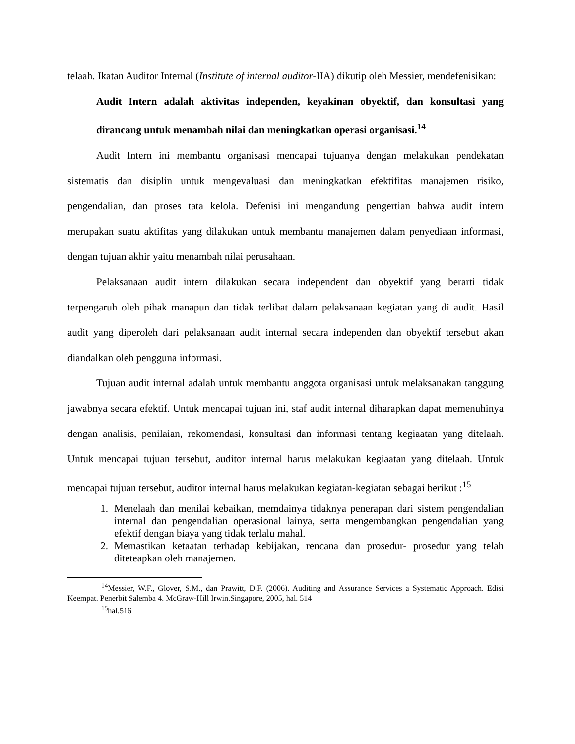telaah. Ikatan Auditor Internal (Institute of internal auditor-IIA) dikutip oleh Messier, mendefenisikan:
Audit Intern adalah aktivitas independen, keyakinan obyektif, dan konsultasi yang dirancang untuk menambah nilai dan meningkatkan operasi organisasi.<sup>14</sup>
Audit Intern ini membantu organisasi mencapai tujuanya dengan melakukan pendekatan sistematis dan disiplin untuk mengevaluasi dan meningkatkan efektifitas manajemen risiko, pengendalian, dan proses tata kelola. Defenisi ini mengandung pengertian bahwa audit intern merupakan suatu aktifitas yang dilakukan untuk membantu manajemen dalam penyediaan informasi, dengan tujuan akhir yaitu menambah nilai perusahaan.
Pelaksanaan audit intern dilakukan secara independent dan obyektif yang berarti tidak terpengaruh oleh pihak manapun dan tidak terlibat dalam pelaksanaan kegiatan yang di audit. Hasil audit yang diperoleh dari pelaksanaan audit internal secara independen dan obyektif tersebut akan diandalkan oleh pengguna informasi.
Tujuan audit internal adalah untuk membantu anggota organisasi untuk melaksanakan tanggung jawabnya secara efektif. Untuk mencapai tujuan ini, staf audit internal diharapkan dapat memenuhinya dengan analisis, penilaian, rekomendasi, konsultasi dan informasi tentang kegiaatan yang ditelaah. Untuk mencapai tujuan tersebut, auditor internal harus melakukan kegiaatan yang ditelaah. Untuk mencapai tujuan tersebut, auditor internal harus melakukan kegiatan-kegiatan sebagai berikut :<sup>15</sup>
1. Menelaah dan menilai kebaikan, memdainya tidaknya penerapan dari sistem pengendalian internal dan pengendalian operasional lainya, serta mengembangkan pengendalian yang efektif dengan biaya yang tidak terlalu mahal.
2. Memastikan ketaatan terhadap kebijakan, rencana dan prosedur- prosedur yang telah diteteapkan oleh manajemen.
<sup>14</sup> Messier, W.F., Glover, S.M., dan Prawitt, D.F. (2006). Auditing and Assurance Services a Systematic Approach. Edisi Keempat. Penerbit Salemba 4. McGraw-Hill Irwin.Singapore, 2005, hal. 514
<sup>15</sup> hal.516